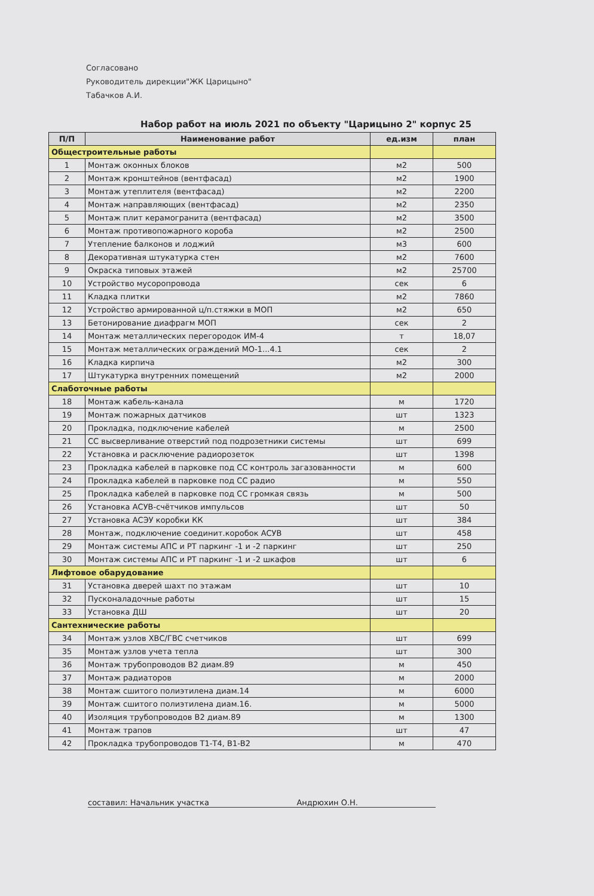Согласовано
Руководитель дирекции"ЖК Царицыно"
Табачков А.И.
Набор работ на июль 2021 по объекту "Царицыно 2" корпус 25
| П/П | Наименование работ | ед.изм | план |
| --- | --- | --- | --- |
| Общестроительные работы | | | |
| 1 | Монтаж оконных блоков | м2 | 500 |
| 2 | Монтаж кронштейнов (вентфасад) | м2 | 1900 |
| 3 | Монтаж утеплителя (вентфасад) | м2 | 2200 |
| 4 | Монтаж направляющих (вентфасад) | м2 | 2350 |
| 5 | Монтаж плит керамогранита (вентфасад) | м2 | 3500 |
| 6 | Монтаж противопожарного короба | м2 | 2500 |
| 7 | Утепление балконов и лоджий | м3 | 600 |
| 8 | Декоративная штукатурка стен | м2 | 7600 |
| 9 | Окраска типовых этажей | м2 | 25700 |
| 10 | Устройство мусоропровода | сек | 6 |
| 11 | Кладка плитки | м2 | 7860 |
| 12 | Устройство армированной ц/п.стяжки в МОП | м2 | 650 |
| 13 | Бетонирование диафрагм МОП | сек | 2 |
| 14 | Монтаж металлических перегородок ИМ-4 | т | 18,07 |
| 15 | Монтаж металлических ограждений МО-1...4.1 | сек | 2 |
| 16 | Кладка кирпича | м2 | 300 |
| 17 | Штукатурка внутренних помещений | м2 | 2000 |
| Слаботочные работы | | | |
| 18 | Монтаж кабель-канала | м | 1720 |
| 19 | Монтаж пожарных датчиков | шт | 1323 |
| 20 | Прокладка, подключение кабелей | м | 2500 |
| 21 | СС высверливание отверстий под подрозетники системы | шт | 699 |
| 22 | Установка и расключение радиорозеток | шт | 1398 |
| 23 | Прокладка кабелей в парковке под СС контроль загазованности | м | 600 |
| 24 | Прокладка кабелей в парковке под СС радио | м | 550 |
| 25 | Прокладка кабелей в парковке под СС громкая связь | м | 500 |
| 26 | Установка АСУВ-счётчиков импульсов | шт | 50 |
| 27 | Установка АСЭУ коробки КК | шт | 384 |
| 28 | Монтаж, подключение соединит.коробок АСУВ | шт | 458 |
| 29 | Монтаж системы АПС и РТ паркинг -1 и -2 паркинг | шт | 250 |
| 30 | Монтаж системы АПС и РТ паркинг -1 и -2 шкафов | шт | 6 |
| Лифтовое обарудование | | | |
| 31 | Установка дверей шахт по этажам | шт | 10 |
| 32 | Пусконаладочные работы | шт | 15 |
| 33 | Установка ДШ | шт | 20 |
| Сантехнические работы | | | |
| 34 | Монтаж узлов ХВС/ГВС счетчиков | шт | 699 |
| 35 | Монтаж узлов учета тепла | шт | 300 |
| 36 | Монтаж трубопроводов В2 диам.89 | м | 450 |
| 37 | Монтаж радиаторов | м | 2000 |
| 38 | Монтаж сшитого полиэтилена диам.14 | м | 6000 |
| 39 | Монтаж сшитого полиэтилена диам.16. | м | 5000 |
| 40 | Изоляция трубопроводов В2 диам.89 | м | 1300 |
| 41 | Монтаж трапов | шт | 47 |
| 42 | Прокладка трубопроводов Т1-Т4, В1-В2 | м | 470 |
составил: Начальник участка Андрюхин О.Н.